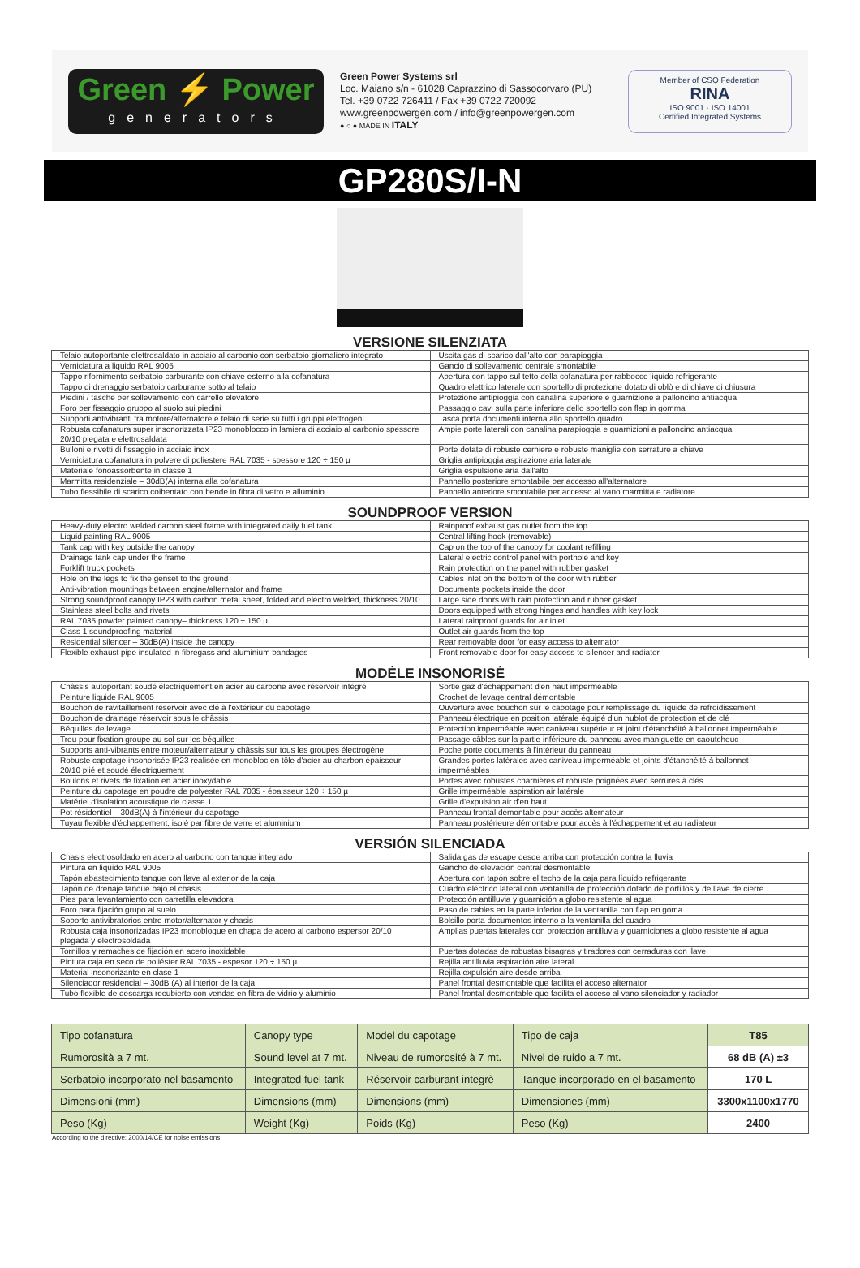Green ⚡ Power
generators
Green Power Systems srl
Loc. Maiano s/n - 61028 Caprazzino di Sassocorvaro (PU)
Tel. +39 0722 726411 / Fax +39 0722 720092
www.greenpowergen.com / info@greenpowergen.com
● ○ ● MADE IN ITALY
Member of CSQ Federation
RINA
ISO 9001 · ISO 14001
Certified Integrated Systems
GP280S/I-N
VERSIONE SILENZIATA
| Telaio autoportante elettrosaldato in acciaio al carbonio con serbatoio giornaliero integrato | Uscita gas di scarico dall'alto con parapioggia |
| Verniciatura a liquido RAL 9005 | Gancio di sollevamento centrale smontabile |
| Tappo rifornimento serbatoio carburante con chiave esterno alla cofanatura | Apertura con tappo sul tetto della cofanatura per rabbocco liquido refrigerante |
| Tappo di drenaggio serbatoio carburante sotto al telaio | Quadro elettrico laterale con sportello di protezione dotato di oblò e di chiave di chiusura |
| Piedini / tasche per sollevamento con carrello elevatore | Protezione antipioggia con canalina superiore e guarnizione a palloncino antiacqua |
| Foro per fissaggio gruppo al suolo sui piedini | Passaggio cavi sulla parte inferiore dello sportello con flap in gomma |
| Supporti antivibranti tra motore/alternatore e telaio di serie su tutti i gruppi elettrogeni | Tasca porta documenti interna allo sportello quadro |
| Robusta cofanatura super insonorizzata IP23 monoblocco in lamiera di acciaio al carbonio spessore 20/10 piegata e elettrosaldata | Ampie porte laterali con canalina parapioggia e guarnizioni a palloncino antiacqua |
| Bulloni e rivetti di fissaggio in acciaio inox | Porte dotate di robuste cerniere e robuste maniglie con serrature a chiave |
| Verniciatura cofanatura in polvere di poliestere RAL 7035 - spessore 120 ÷ 150 µ | Griglia antipioggia aspirazione aria laterale |
| Materiale fonoassorbente in classe 1 | Griglia espulsione aria dall'alto |
| Marmitta residenziale – 30dB(A) interna alla cofanatura | Pannello posteriore smontabile per accesso all'alternatore |
| Tubo flessibile di scarico coibentato con bende in fibra di vetro e alluminio | Pannello anteriore smontabile per accesso al vano marmitta e radiatore |
SOUNDPROOF VERSION
| Heavy-duty electro welded carbon steel frame with integrated daily fuel tank | Rainproof exhaust gas outlet from the top |
| Liquid painting RAL 9005 | Central lifting hook (removable) |
| Tank cap with key outside the canopy | Cap on the top of the canopy for coolant refilling |
| Drainage tank cap under the frame | Lateral electric control panel with porthole and key |
| Forklift truck pockets | Rain protection on the panel with rubber gasket |
| Hole on the legs to fix the genset to the ground | Cables inlet on the bottom of the door with rubber |
| Anti-vibration mountings between engine/alternator and frame | Documents pockets inside the door |
| Strong soundproof canopy IP23 with carbon metal sheet, folded and electro welded, thickness 20/10 | Large side doors with rain protection and rubber gasket |
| Stainless steel bolts and rivets | Doors equipped with strong hinges and handles with key lock |
| RAL 7035 powder painted canopy– thickness 120 ÷ 150 µ | Lateral rainproof guards for air inlet |
| Class 1 soundproofing material | Outlet air guards from the top |
| Residential silencer – 30dB(A) inside the canopy | Rear removable door for easy access to alternator |
| Flexible exhaust pipe insulated in fibregass and aluminium bandages | Front removable door for easy access to silencer and radiator |
MODÈLE INSONORISÉ
| Châssis autoportant soudé électriquement en acier au carbone avec réservoir intégré | Sortie gaz d'échappement d'en haut imperméable |
| Peinture liquide RAL 9005 | Crochet de levage central démontable |
| Bouchon de ravitaillement réservoir avec clé à l'extérieur du capotage | Ouverture avec bouchon sur le capotage pour remplissage du liquide de refroidissement |
| Bouchon de drainage réservoir sous le châssis | Panneau électrique en position latérale équipé d'un hublot de protection et de clé |
| Béquilles de levage | Protection imperméable avec caniveau supérieur et joint d'étanchéité à ballonnet imperméable |
| Trou pour fixation groupe au sol sur les béquilles | Passage câbles sur la partie inférieure du panneau avec maniguette en caoutchouc |
| Supports anti-vibrants entre moteur/alternateur y châssis sur tous les groupes électrogène | Poche porte documents à l'intérieur du panneau |
| Robuste capotage insonorisée IP23 réalisée en monobloc en tôle d'acier au charbon épaisseur 20/10 plié et soudé électriquement | Grandes portes latérales avec caniveau imperméable et joints d'étanchéité à ballonnet imperméables |
| Boulons et rivets de fixation en acier inoxydable | Portes avec robustes charnières et robuste poignées avec serrures à clés |
| Peinture du capotage en poudre de polyester RAL 7035 - épaisseur 120 ÷ 150 µ | Grille imperméable aspiration air latérale |
| Matériel d'isolation acoustique de classe 1 | Grille d'expulsion air d'en haut |
| Pot résidentiel – 30dB(A) à l'intérieur du capotage | Panneau frontal démontable pour accès alternateur |
| Tuyau flexible d'échappement, isolé par fibre de verre et aluminium | Panneau postérieure démontable pour accès à l'échappement et au radiateur |
VERSIÓN SILENCIADA
| Chasis electrosoldado en acero al carbono con tanque integrado | Salida gas de escape desde arriba con protección contra la lluvia |
| Pintura en liquido RAL 9005 | Gancho de elevación central desmontable |
| Tapón abastecimiento tanque con llave al exterior de la caja | Abertura con tapón sobre el techo de la caja para líquido refrigerante |
| Tapón de drenaje tanque bajo el chasis | Cuadro eléctrico lateral con ventanilla de protección dotado de portillos y de llave de cierre |
| Pies para levantamiento con carretilla elevadora | Protección antilluvia y guarnición a globo resistente al agua |
| Foro para fijación grupo al suelo | Paso de cables en la parte inferior de la ventanilla con flap en goma |
| Soporte antivibratorios entre motor/alternator y chasis | Bolsillo porta documentos interno a la ventanilla del cuadro |
| Robusta caja insonorizadas IP23 monobloque en chapa de acero al carbono espersor 20/10 plegada y electrosoldada | Amplias puertas laterales con protección antilluvia y guarniciones a globo resistente al agua |
| Tornillos y remaches de fijación en acero inoxidable | Puertas dotadas de robustas bisagras y tiradores con cerraduras con llave |
| Pintura caja en seco de poliéster RAL 7035 - espesor 120 ÷ 150 µ | Rejilla antilluvia aspiración aire lateral |
| Material insonorizante en clase 1 | Rejilla expulsión aire desde arriba |
| Silenciador residencial – 30dB (A) al interior de la caja | Panel frontal desmontable que facilita el acceso alternator |
| Tubo flexible de descarga recubierto con vendas en fibra de vidrio y aluminio | Panel frontal desmontable que facilita el acceso al vano silenciador y radiador |
| Tipo cofanatura | Canopy type | Model du capotage | Tipo de caja | T85 |
| Rumorosità a 7 mt. | Sound level at 7 mt. | Niveau de rumorosité à 7 mt. | Nivel de ruido a 7 mt. | 68 dB (A) ±3 |
| Serbatoio incorporato nel basamento | Integrated fuel tank | Réservoir carburant integrè | Tanque incorporado en el basamento | 170 L |
| Dimensioni (mm) | Dimensions (mm) | Dimensions (mm) | Dimensiones (mm) | 3300x1100x1770 |
| Peso (Kg) | Weight (Kg) | Poids (Kg) | Peso (Kg) | 2400 |
According to the directive: 2000/14/CE for noise emissions